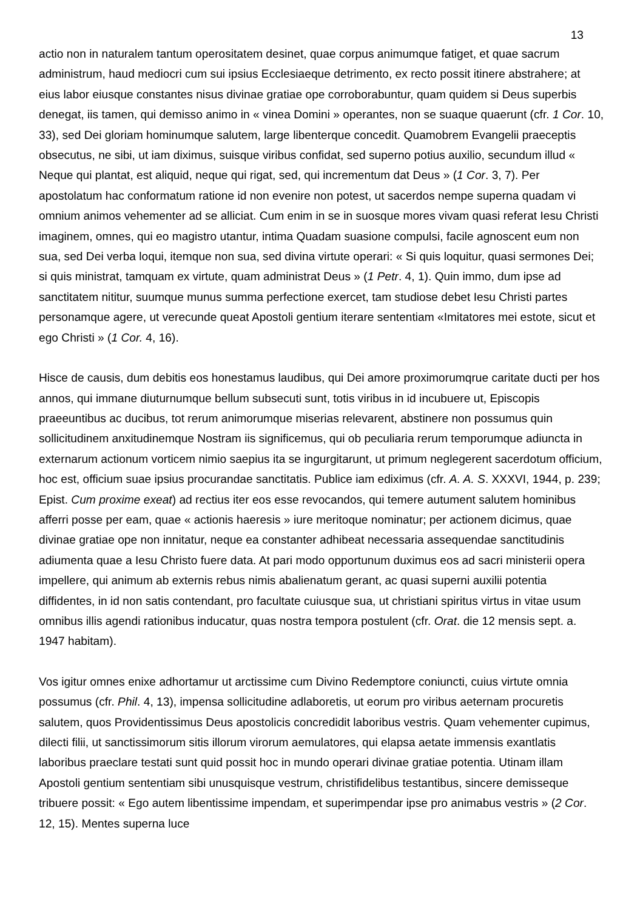13
actio non in naturalem tantum operositatem desinet, quae corpus animumque fatiget, et quae sacrum administrum, haud mediocri cum sui ipsius Ecclesiaeque detrimento, ex recto possit itinere abstrahere; at eius labor eiusque constantes nisus divinae gratiae ope corroborabuntur, quam quidem si Deus superbis denegat, iis tamen, qui demisso animo in « vinea Domini » operantes, non se suaque quaerunt (cfr. 1 Cor. 10, 33), sed Dei gloriam hominumque salutem, large libenterque concedit. Quamobrem Evangelii praeceptis obsecutus, ne sibi, ut iam diximus, suisque viribus confidat, sed superno potius auxilio, secundum illud « Neque qui plantat, est aliquid, neque qui rigat, sed, qui incrementum dat Deus » (1 Cor. 3, 7). Per apostolatum hac conformatum ratione id non evenire non potest, ut sacerdos nempe superna quadam vi omnium animos vehementer ad se alliciat. Cum enim in se in suosque mores vivam quasi referat Iesu Christi imaginem, omnes, qui eo magistro utantur, intima Quadam suasione compulsi, facile agnoscent eum non sua, sed Dei verba loqui, itemque non sua, sed divina virtute operari: « Si quis loquitur, quasi sermones Dei; si quis ministrat, tamquam ex virtute, quam administrat Deus » (1 Petr. 4, 1). Quin immo, dum ipse ad sanctitatem nititur, suumque munus summa perfectione exercet, tam studiose debet Iesu Christi partes personamque agere, ut verecunde queat Apostoli gentium iterare sententiam «Imitatores mei estote, sicut et ego Christi » (1 Cor. 4, 16).
Hisce de causis, dum debitis eos honestamus laudibus, qui Dei amore proximorumqrue caritate ducti per hos annos, qui immane diuturnumque bellum subsecuti sunt, totis viribus in id incubuere ut, Episcopis praeeuntibus ac ducibus, tot rerum animorumque miserias relevarent, abstinere non possumus quin sollicitudinem anxitudinemque Nostram iis significemus, qui ob peculiaria rerum temporumque adiuncta in externarum actionum vorticem nimio saepius ita se ingurgitarunt, ut primum neglegerent sacerdotum officium, hoc est, officium suae ipsius procurandae sanctitatis. Publice iam ediximus (cfr. A. A. S. XXXVI, 1944, p. 239; Epist. Cum proxime exeat) ad rectius iter eos esse revocandos, qui temere autument salutem hominibus afferri posse per eam, quae « actionis haeresis » iure meritoque nominatur; per actionem dicimus, quae divinae gratiae ope non innitatur, neque ea constanter adhibeat necessaria assequendae sanctitudinis adiumenta quae a Iesu Christo fuere data. At pari modo opportunum duximus eos ad sacri ministerii opera impellere, qui animum ab externis rebus nimis abalienatum gerant, ac quasi superni auxilii potentia diffidentes, in id non satis contendant, pro facultate cuiusque sua, ut christiani spiritus virtus in vitae usum omnibus illis agendi rationibus inducatur, quas nostra tempora postulent (cfr. Orat. die 12 mensis sept. a. 1947 habitam).
Vos igitur omnes enixe adhortamur ut arctissime cum Divino Redemptore coniuncti, cuius virtute omnia possumus (cfr. Phil. 4, 13), impensa sollicitudine adlaboretis, ut eorum pro viribus aeternam procuretis salutem, quos Providentissimus Deus apostolicis concredidit laboribus vestris. Quam vehementer cupimus, dilecti filii, ut sanctissimorum sitis illorum virorum aemulatores, qui elapsa aetate immensis exantlatis laboribus praeclare testati sunt quid possit hoc in mundo operari divinae gratiae potentia. Utinam illam Apostoli gentium sententiam sibi unusquisque vestrum, christifidelibus testantibus, sincere demisseque tribuere possit: « Ego autem libentissime impendam, et superimpendar ipse pro animabus vestris » (2 Cor. 12, 15). Mentes superna luce